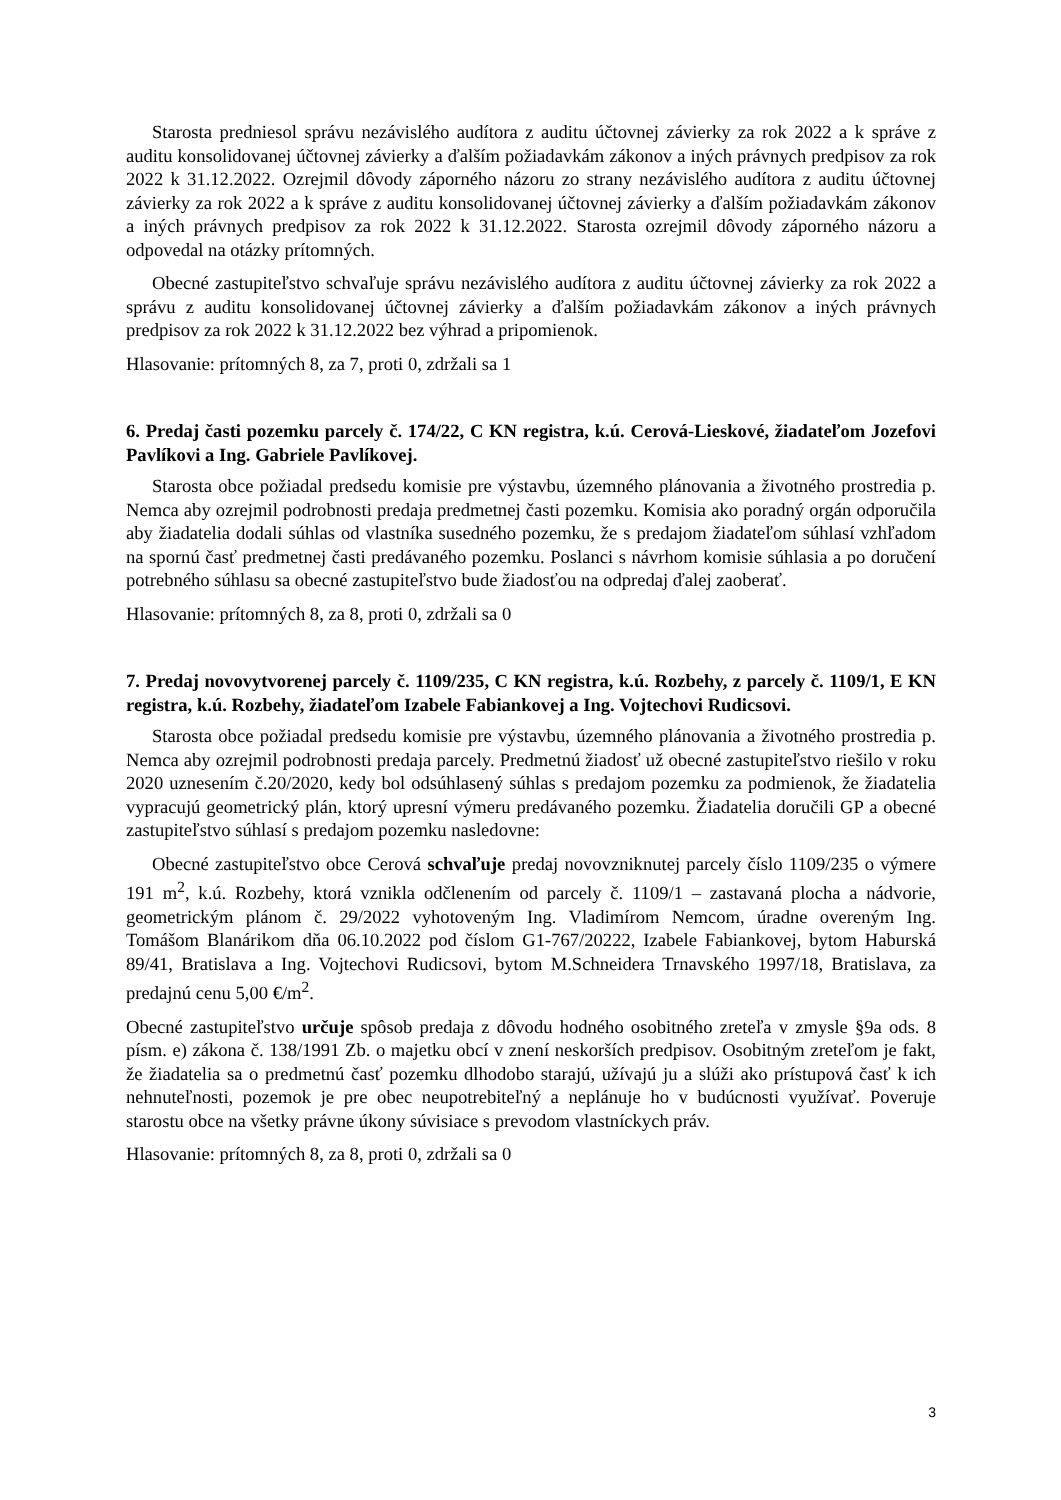Starosta predniesol správu nezávislého audítora z auditu účtovnej závierky za rok 2022 a k správe z auditu konsolidovanej účtovnej závierky a ďalším požiadavkám zákonov a iných právnych predpisov za rok 2022 k 31.12.2022. Ozrejmil dôvody záporného názoru zo strany nezávislého audítora z auditu účtovnej závierky za rok 2022 a k správe z auditu konsolidovanej účtovnej závierky a ďalším požiadavkám zákonov a iných právnych predpisov za rok 2022 k 31.12.2022. Starosta ozrejmil dôvody záporného názoru a odpovedal na otázky prítomných.
Obecné zastupiteľstvo schvaľuje správu nezávislého audítora z auditu účtovnej závierky za rok 2022 a správu z auditu konsolidovanej účtovnej závierky a ďalším požiadavkám zákonov a iných právnych predpisov za rok 2022 k 31.12.2022 bez výhrad a pripomienok.
Hlasovanie: prítomných 8, za 7, proti 0, zdržali sa 1
6. Predaj časti pozemku parcely č. 174/22, C KN registra, k.ú. Cerová-Lieskové, žiadateľom Jozefovi Pavlíkovi a Ing. Gabriele Pavlíkovej.
Starosta obce požiadal predsedu komisie pre výstavbu, územného plánovania a životného prostredia p. Nemca aby ozrejmil podrobnosti predaja predmetnej časti pozemku. Komisia ako poradný orgán odporučila aby žiadatelia dodali súhlas od vlastníka susedného pozemku, že s predajom žiadateľom súhlasí vzhľadom na spornú časť predmetnej časti predávaného pozemku. Poslanci s návrhom komisie súhlasia a po doručení potrebného súhlasu sa obecné zastupiteľstvo bude žiadosťou na odpredaj ďalej zaoberať.
Hlasovanie: prítomných 8, za 8, proti 0, zdržali sa 0
7. Predaj novovytvorenej parcely č. 1109/235, C KN registra, k.ú. Rozbehy, z parcely č. 1109/1, E KN registra, k.ú. Rozbehy, žiadateľom Izabele Fabiankovej a Ing. Vojtechovi Rudicsovi.
Starosta obce požiadal predsedu komisie pre výstavbu, územného plánovania a životného prostredia p. Nemca aby ozrejmil podrobnosti predaja parcely. Predmetnú žiadosť už obecné zastupiteľstvo riešilo v roku 2020 uznesením č.20/2020, kedy bol odsúhlasený súhlas s predajom pozemku za podmienok, že žiadatelia vypracujú geometrický plán, ktorý upresní výmeru predávaného pozemku. Žiadatelia doručili GP a obecné zastupiteľstvo súhlasí s predajom pozemku nasledovne:
Obecné zastupiteľstvo obce Cerová schvaľuje predaj novovzniknutej parcely číslo 1109/235 o výmere 191 m<sup>2</sup>, k.ú. Rozbehy, ktorá vznikla odčlenením od parcely č. 1109/1 – zastavaná plocha a nádvorie, geometrickým plánom č. 29/2022 vyhotoveným Ing. Vladimírom Nemcom, úradne overeným Ing. Tomášom Blanárikom dňa 06.10.2022 pod číslom G1-767/20222, Izabele Fabiankovej, bytom Haburská 89/41, Bratislava a Ing. Vojtechovi Rudicsovi, bytom M.Schneidera Trnavského 1997/18, Bratislava, za predajnú cenu 5,00 €/m<sup>2</sup>.
Obecné zastupiteľstvo určuje spôsob predaja z dôvodu hodného osobitného zreteľa v zmysle §9a ods. 8 písm. e) zákona č. 138/1991 Zb. o majetku obcí v znení neskorších predpisov. Osobitným zreteľom je fakt, že žiadatelia sa o predmetnú časť pozemku dlhodobo starajú, užívajú ju a slúži ako prístupová časť k ich nehnuteľnosti, pozemok je pre obec neupotrebiteľný a neplánuje ho v budúcnosti využívať. Poveruje starostu obce na všetky právne úkony súvisiace s prevodom vlastníckych práv.
Hlasovanie: prítomných 8, za 8, proti 0, zdržali sa 0
3